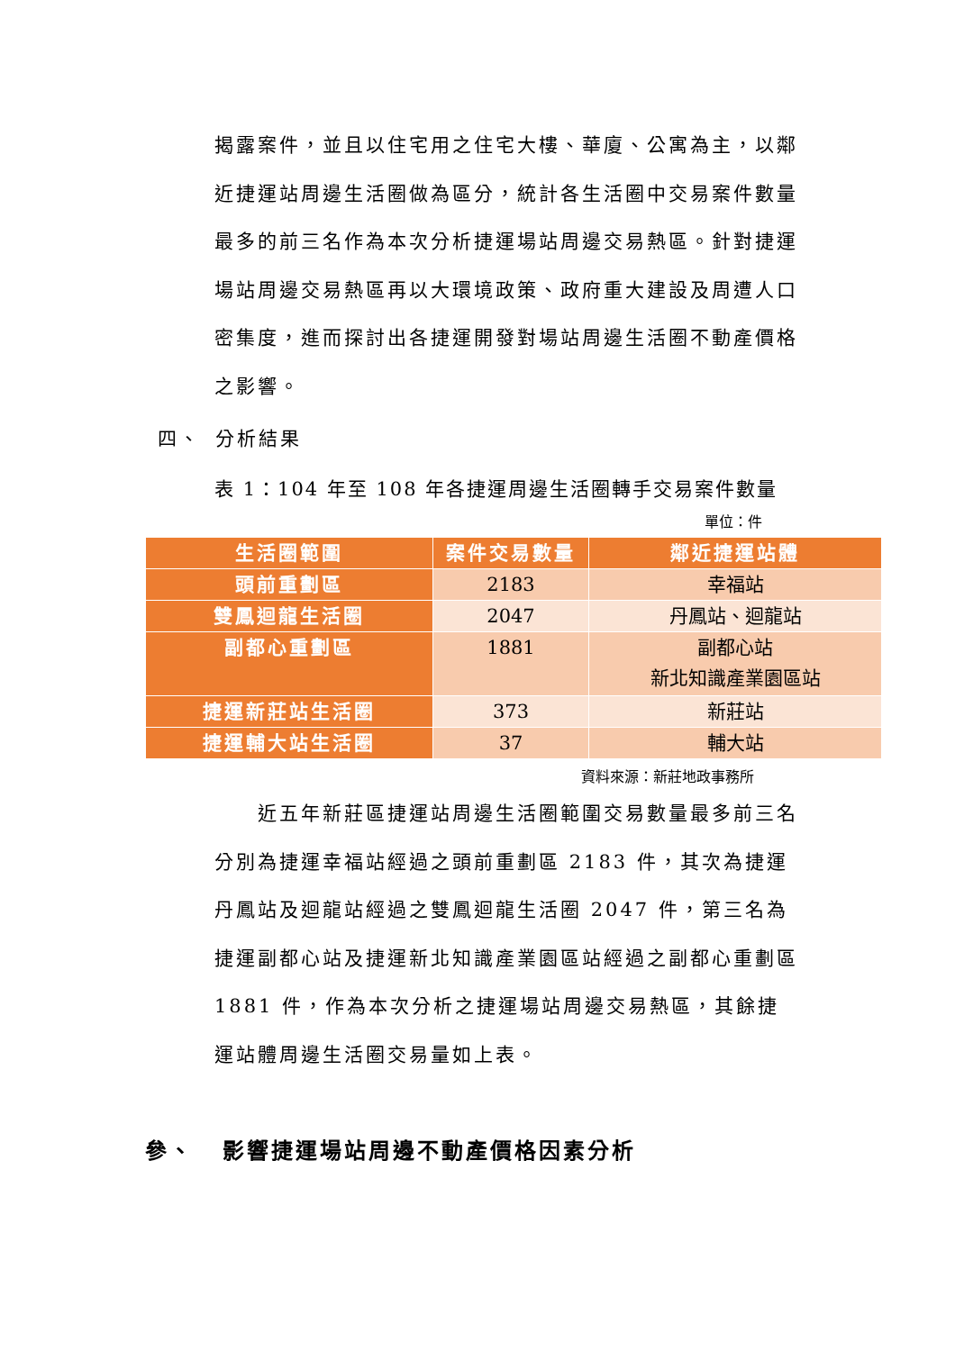揭露案件，並且以住宅用之住宅大樓、華廈、公寓為主，以鄰近捷運站周邊生活圈做為區分，統計各生活圈中交易案件數量最多的前三名作為本次分析捷運場站周邊交易熱區。針對捷運場站周邊交易熱區再以大環境政策、政府重大建設及周遭人口密集度，進而探討出各捷運開發對場站周邊生活圈不動產價格之影響。
四、 分析結果
表 1：104 年至 108 年各捷運周邊生活圈轉手交易案件數量
單位：件
| 生活圈範圍 | 案件交易數量 | 鄰近捷運站體 |
| --- | --- | --- |
| 頭前重劃區 | 2183 | 幸福站 |
| 雙鳳迴龍生活圈 | 2047 | 丹鳳站、迴龍站 |
| 副都心重劃區 | 1881 | 副都心站 新北知識產業園區站 |
| 捷運新莊站生活圈 | 373 | 新莊站 |
| 捷運輔大站生活圈 | 37 | 輔大站 |
資料來源：新莊地政事務所
　　近五年新莊區捷運站周邊生活圈範圍交易數量最多前三名分別為捷運幸福站經過之頭前重劃區 2183 件，其次為捷運丹鳳站及迴龍站經過之雙鳳迴龍生活圈 2047 件，第三名為捷運副都心站及捷運新北知識產業園區站經過之副都心重劃區 1881 件，作為本次分析之捷運場站周邊交易熱區，其餘捷運站體周邊生活圈交易量如上表。
參、 影響捷運場站周邊不動產價格因素分析